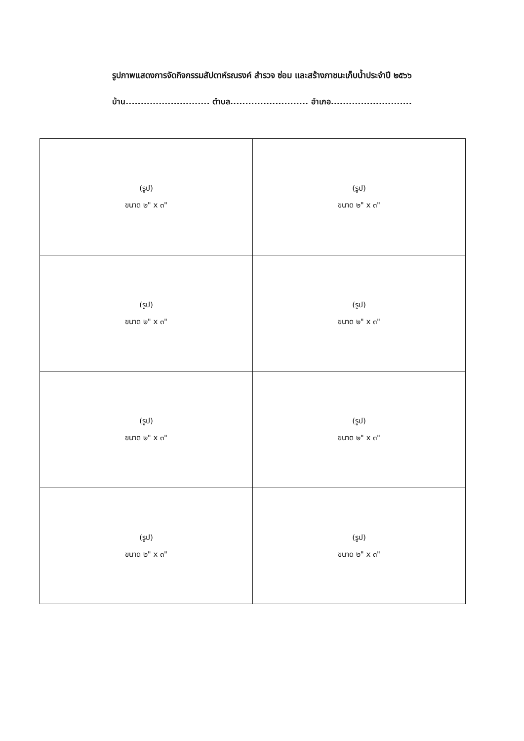รูปภาพแสดงการจัดกิจกรรมสัปดาห์รณรงค์ สำรวจ ซ่อม และสร้างภาชนะเก็บน้ำประจำปี ๒๕๖๖
บ้าน............................ ตำบล.......................... อำเภอ...........................
| (รูป) ขนาด ๒" x ๓" | (รูป) ขนาด ๒" x ๓" |
| (รูป) ขนาด ๒" x ๓" | (รูป) ขนาด ๒" x ๓" |
| (รูป) ขนาด ๒" x ๓" | (รูป) ขนาด ๒" x ๓" |
| (รูป) ขนาด ๒" x ๓" | (รูป) ขนาด ๒" x ๓" |